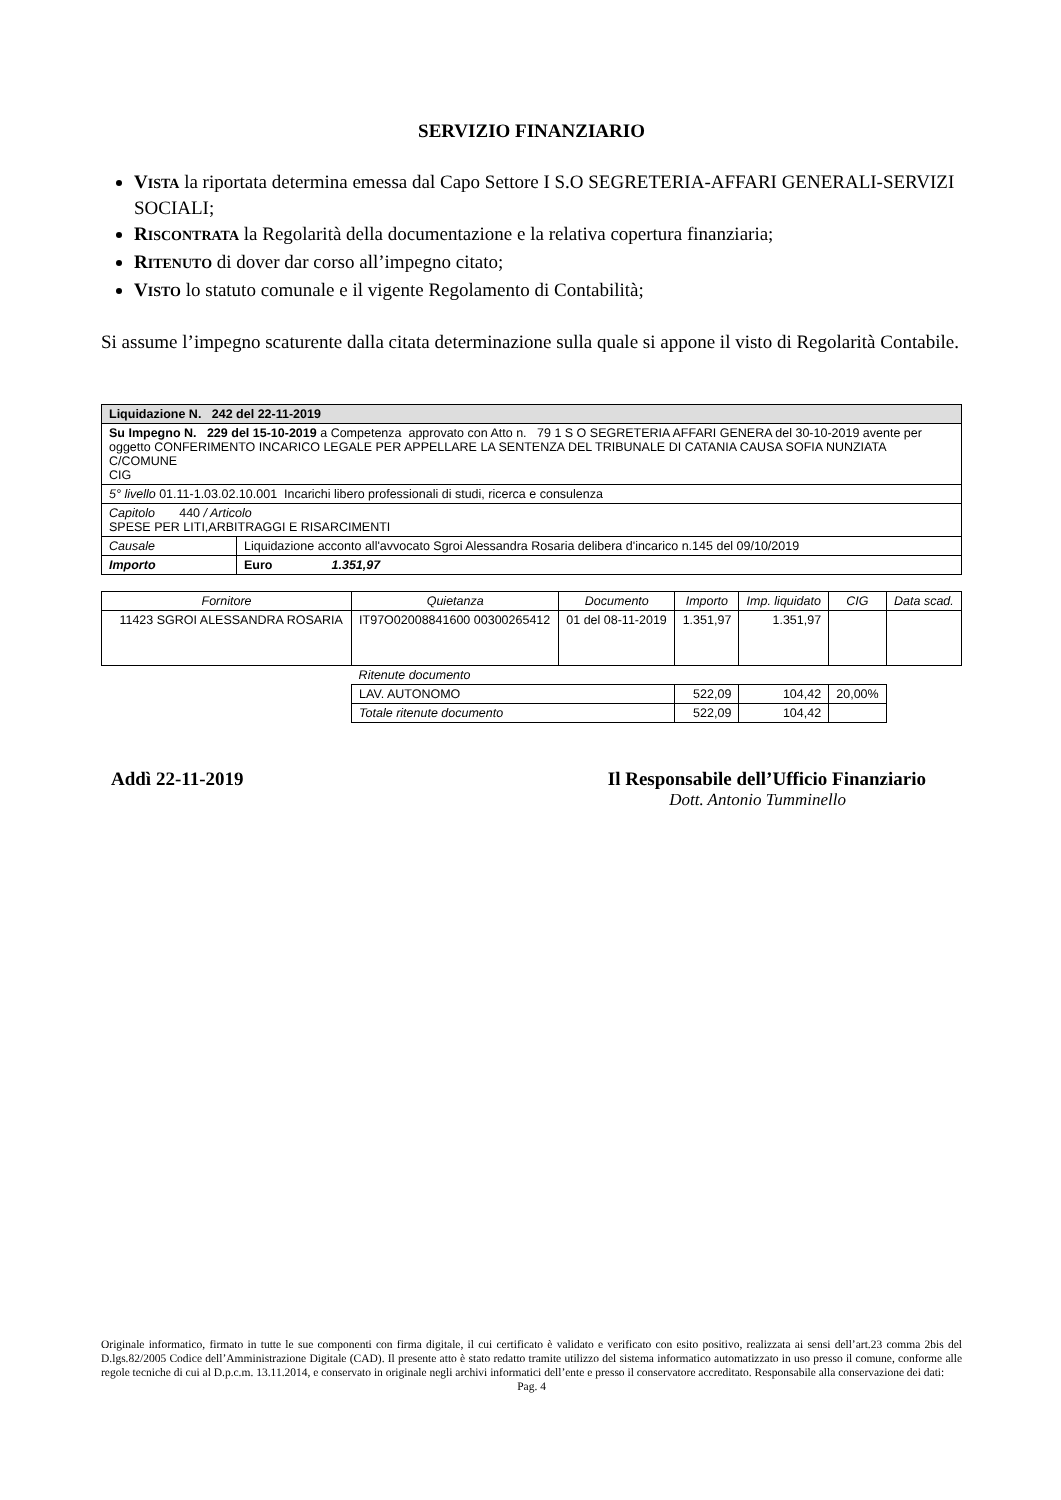SERVIZIO FINANZIARIO
VISTA la riportata determina emessa dal Capo Settore I S.O SEGRETERIA-AFFARI GENERALI-SERVIZI SOCIALI;
RISCONTRATA la Regolarità della documentazione e la relativa copertura finanziaria;
RITENUTO di dover dar corso all’impegno citato;
VISTO lo statuto comunale e il vigente Regolamento di Contabilità;
Si assume l’impegno scaturente dalla citata determinazione sulla quale si appone il visto di Regolarità Contabile.
| Liquidazione N. 242 del 22-11-2019 | |
| Su Impegno N. 229 del 15-10-2019 a Competenza approvato con Atto n. 79 1 S O SEGRETERIA AFFARI GENERA del 30-10-2019 avente per oggetto CONFERIMENTO INCARICO LEGALE PER APPELLARE LA SENTENZA DEL TRIBUNALE DI CATANIA CAUSA SOFIA NUNZIATA C/COMUNE CIG | |
| 5° livello 01.11-1.03.02.10.001 Incarichi libero professionali di studi, ricerca e consulenza | |
| Capitolo 440 / Articolo SPESE PER LITI,ARBITRAGGI E RISARCIMENTI | |
| Causale | Liquidazione acconto all'avvocato Sgroi Alessandra Rosaria delibera d'incarico n.145 del 09/10/2019 |
| Importo | Euro 1.351,97 |
| Fornitore | Quietanza | Documento | Importo | Imp. liquidato | CIG | Data scad. |
| --- | --- | --- | --- | --- | --- | --- |
| 11423 SGROI ALESSANDRA ROSARIA | IT97O02008841600 00300265412 | 01 del 08-11-2019 | 1.351,97 | 1.351,97 | | |
| | Ritenute documento | | | | | |
| | LAV. AUTONOMO | | 522,09 | 104,42 | 20,00% | |
| | Totale ritenute documento | | 522,09 | 104,42 | | |
Addì 22-11-2019 Il Responsabile dell’Ufficio Finanziario
Dott. Antonio Tumminello
Originale informatico, firmato in tutte le sue componenti con firma digitale, il cui certificato è validato e verificato con esito positivo, realizzata ai sensi dell’art.23 comma 2bis del D.lgs.82/2005 Codice dell’Amministrazione Digitale (CAD). Il presente atto è stato redatto tramite utilizzo del sistema informatico automatizzato in uso presso il comune, conforme alle regole tecniche di cui al D.p.c.m. 13.11.2014, e conservato in originale negli archivi informatici dell’ente e presso il conservatore accreditato. Responsabile alla conservazione dei dati:
Pag. 4